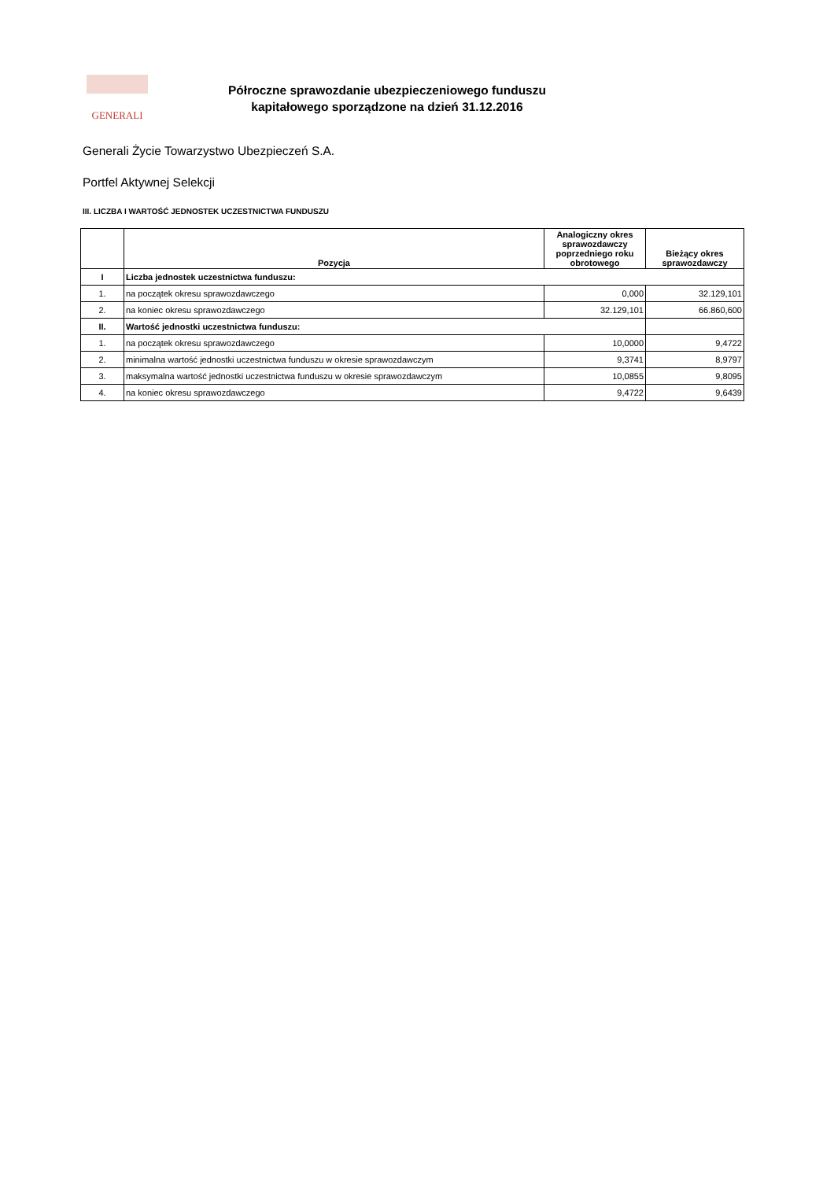GENERALI
Półroczne sprawozdanie ubezpieczeniowego funduszu
kapitałowego sporządzone na dzień 31.12.2016
Generali Życie Towarzystwo Ubezpieczeń S.A.
Portfel Aktywnej Selekcji
III. LICZBA I WARTOŚĆ JEDNOSTEK UCZESTNICTWA FUNDUSZU
| | Pozycja | Analogiczny okres sprawozdawczy poprzedniego roku obrotowego | Bieżący okres sprawozdawczy |
| --- | --- | --- | --- |
| I | Liczba jednostek uczestnictwa funduszu: | | |
| 1. | na początek okresu sprawozdawczego | 0,000 | 32.129,101 |
| 2. | na koniec okresu sprawozdawczego | 32.129,101 | 66.860,600 |
| II. | Wartość jednostki uczestnictwa funduszu: | | |
| 1. | na początek okresu sprawozdawczego | 10,0000 | 9,4722 |
| 2. | minimalna wartość jednostki uczestnictwa funduszu w okresie sprawozdawczym | 9,3741 | 8,9797 |
| 3. | maksymalna wartość jednostki uczestnictwa funduszu w okresie sprawozdawczym | 10,0855 | 9,8095 |
| 4. | na koniec okresu sprawozdawczego | 9,4722 | 9,6439 |